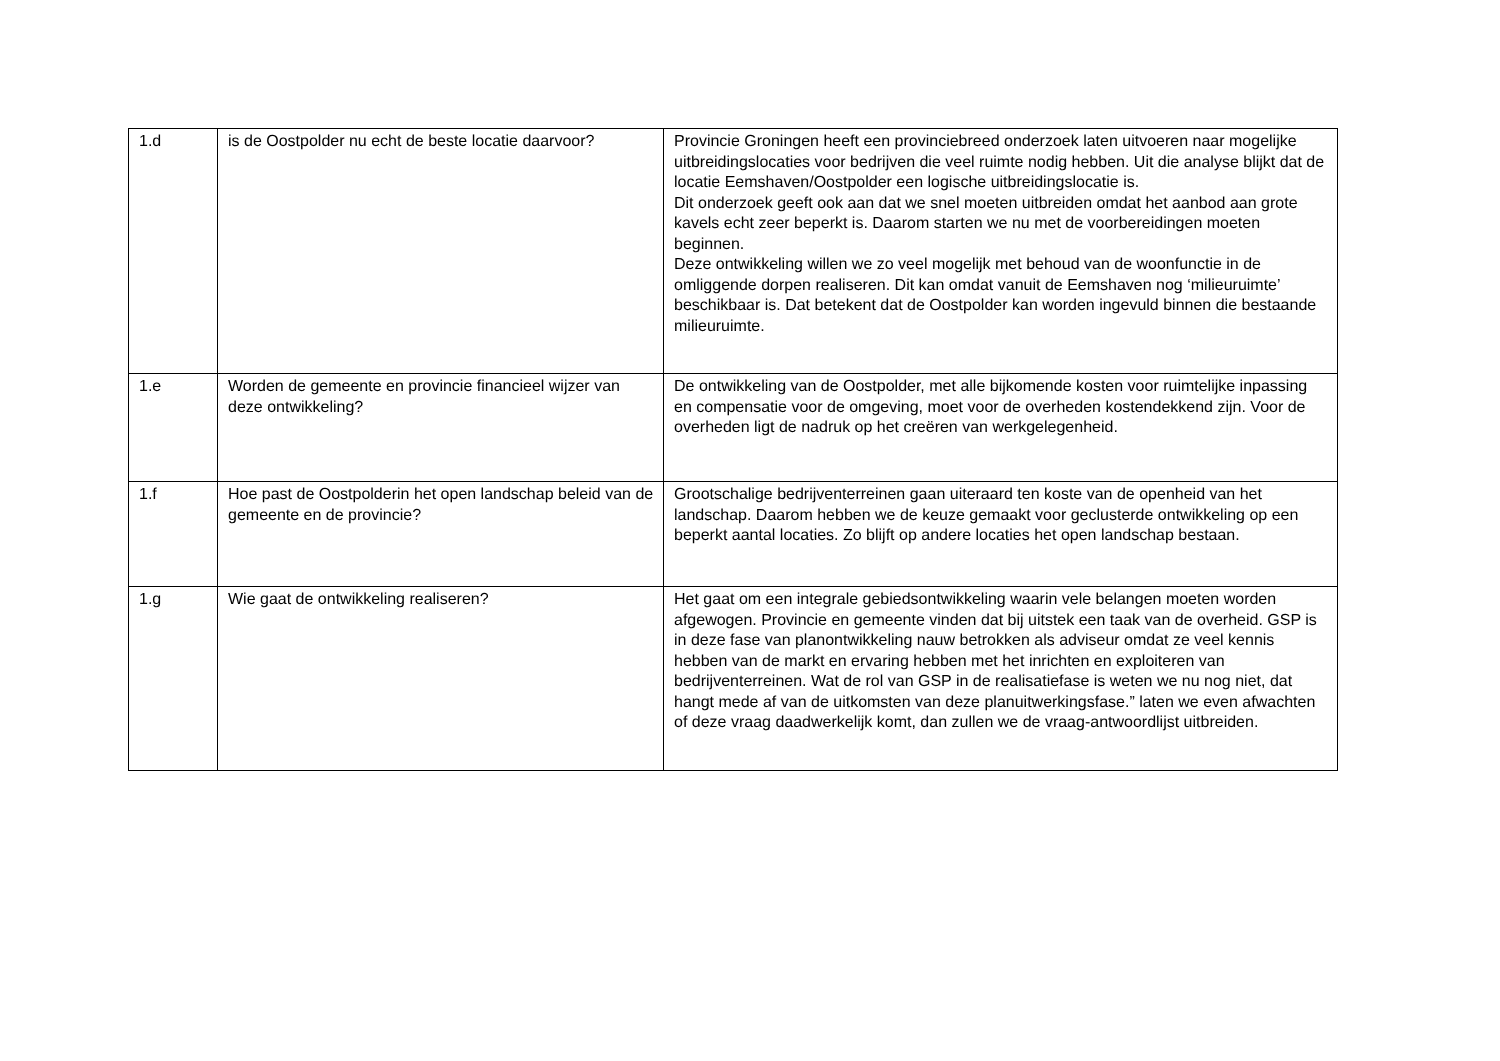| 1.d | is de Oostpolder nu echt de beste locatie daarvoor? | Provincie Groningen heeft een provinciebreed onderzoek laten uitvoeren naar mogelijke uitbreidingslocaties voor bedrijven die veel ruimte nodig hebben. Uit die analyse blijkt dat de locatie Eemshaven/Oostpolder een logische uitbreidingslocatie is. Dit onderzoek geeft ook aan dat we snel moeten uitbreiden omdat het aanbod aan grote kavels echt zeer beperkt is. Daarom starten we nu met de voorbereidingen moeten beginnen. Deze ontwikkeling willen we zo veel mogelijk met behoud van de woonfunctie in de omliggende dorpen realiseren. Dit kan omdat vanuit de Eemshaven nog ‘milieuruimte’ beschikbaar is. Dat betekent dat de Oostpolder kan worden ingevuld binnen die bestaande milieuruimte. |
| 1.e | Worden de gemeente en provincie financieel wijzer van deze ontwikkeling? | De ontwikkeling van de Oostpolder, met alle bijkomende kosten voor ruimtelijke inpassing en compensatie voor de omgeving, moet voor de overheden kostendekkend zijn. Voor de overheden ligt de nadruk op het creëren van werkgelegenheid. |
| 1.f | Hoe past de Oostpolderin het open landschap beleid van de gemeente en de provincie? | Grootschalige bedrijventerreinen gaan uiteraard ten koste van de openheid van het landschap. Daarom hebben we de keuze gemaakt voor geclusterde ontwikkeling op een beperkt aantal locaties. Zo blijft op andere locaties het open landschap bestaan. |
| 1.g | Wie gaat de ontwikkeling realiseren? | Het gaat om een integrale gebiedsontwikkeling waarin vele belangen moeten worden afgewogen. Provincie en gemeente vinden dat bij uitstek een taak van de overheid. GSP is in deze fase van planontwikkeling nauw betrokken als adviseur omdat ze veel kennis hebben van de markt en ervaring hebben met het inrichten en exploiteren van bedrijventerreinen. Wat de rol van GSP in de realisatiefase is weten we nu nog niet, dat hangt mede af van de uitkomsten van deze planuitwerkingsfase.” laten we even afwachten of deze vraag daadwerkelijk komt, dan zullen we de vraag-antwoordlijst uitbreiden. |